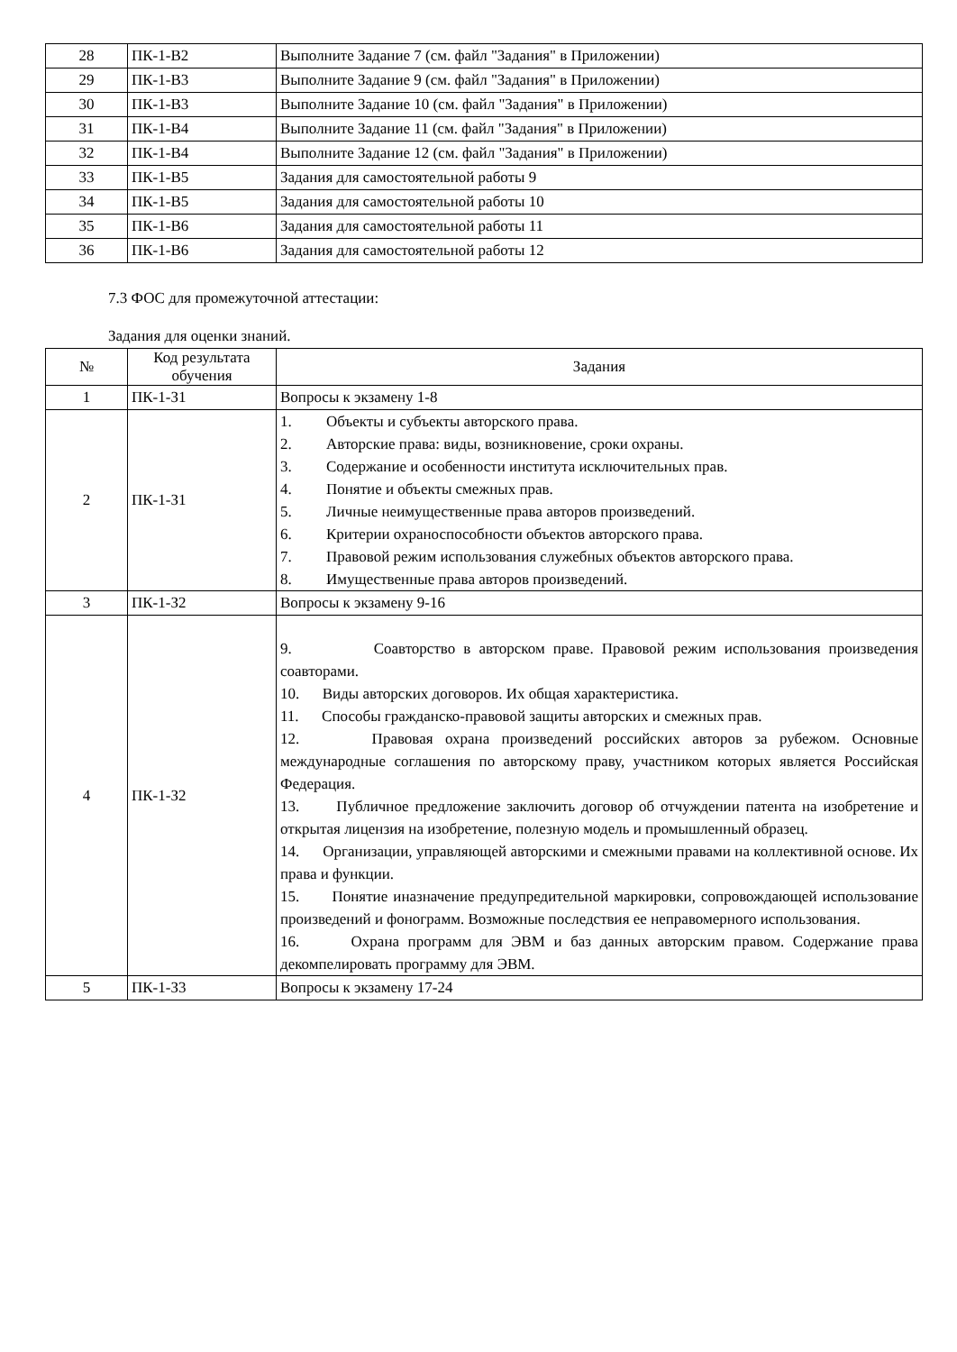| 28 | ПК-1-В2 | Выполните Задание 7 (см. файл "Задания" в Приложении) |
| 29 | ПК-1-В3 | Выполните Задание 9 (см. файл "Задания" в Приложении) |
| 30 | ПК-1-В3 | Выполните Задание 10 (см. файл "Задания" в Приложении) |
| 31 | ПК-1-В4 | Выполните Задание 11 (см. файл "Задания" в Приложении) |
| 32 | ПК-1-В4 | Выполните Задание 12 (см. файл "Задания" в Приложении) |
| 33 | ПК-1-В5 | Задания для самостоятельной работы 9 |
| 34 | ПК-1-В5 | Задания для самостоятельной работы 10 |
| 35 | ПК-1-В6 | Задания для самостоятельной работы 11 |
| 36 | ПК-1-В6 | Задания для самостоятельной работы 12 |
7.3 ФОС для промежуточной аттестации:
Задания для оценки знаний.
| № | Код результата обучения | Задания |
| --- | --- | --- |
| 1 | ПК-1-З1 | Вопросы к экзамену 1-8 |
| 2 | ПК-1-З1 | 1. Объекты и субъекты авторского права. 2. Авторские права: виды, возникновение, сроки охраны. 3. Содержание и особенности института исключительных прав. 4. Понятие и объекты смежных прав. 5. Личные неимущественные права авторов произведений. 6. Критерии охраноспособности объектов авторского права. 7. Правовой режим использования служебных объектов авторского права. 8. Имущественные права авторов произведений. |
| 3 | ПК-1-З2 | Вопросы к экзамену 9-16 |
| 4 | ПК-1-З2 | 9. Соавторство в авторском праве. Правовой режим использования произведения соавторами. 10. Виды авторских договоров. Их общая характеристика. 11. Способы гражданско-правовой защиты авторских и смежных прав. 12. Правовая охрана произведений российских авторов за рубежом. Основные международные соглашения по авторскому праву, участником которых является Российская Федерация. 13. Публичное предложение заключить договор об отчуждении патента на изобретение и открытая лицензия на изобретение, полезную модель и промышленный образец. 14. Организации, управляющей авторскими и смежными правами на коллективной основе. Их права и функции. 15. Понятие иназначение предупредительной маркировки, сопровождающей использование произведений и фонограмм. Возможные последствия ее неправомерного использования. 16. Охрана программ для ЭВМ и баз данных авторским правом. Содержание права декомпелировать программу для ЭВМ. |
| 5 | ПК-1-З3 | Вопросы к экзамену 17-24 |